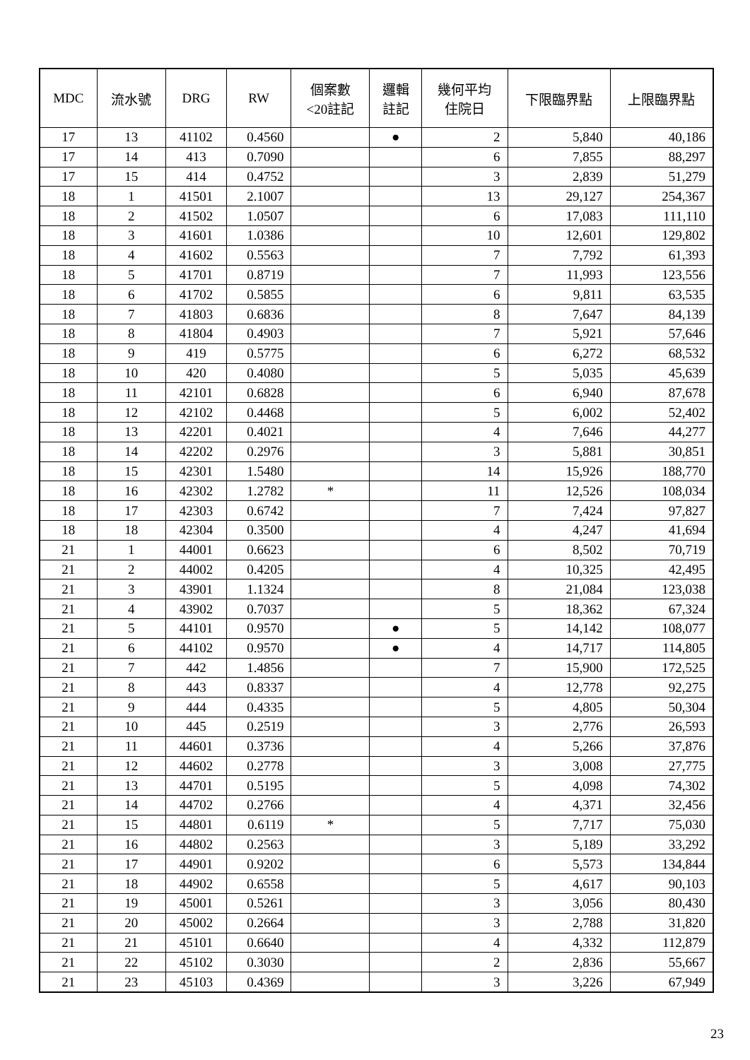| MDC | 流水號 | DRG | RW | 個案數 <20註記 | 邏輯 註記 | 幾何平均 住院日 | 下限臨界點 | 上限臨界點 |
| --- | --- | --- | --- | --- | --- | --- | --- | --- |
| 17 | 13 | 41102 | 0.4560 | | ● | 2 | 5,840 | 40,186 |
| 17 | 14 | 413 | 0.7090 | | | 6 | 7,855 | 88,297 |
| 17 | 15 | 414 | 0.4752 | | | 3 | 2,839 | 51,279 |
| 18 | 1 | 41501 | 2.1007 | | | 13 | 29,127 | 254,367 |
| 18 | 2 | 41502 | 1.0507 | | | 6 | 17,083 | 111,110 |
| 18 | 3 | 41601 | 1.0386 | | | 10 | 12,601 | 129,802 |
| 18 | 4 | 41602 | 0.5563 | | | 7 | 7,792 | 61,393 |
| 18 | 5 | 41701 | 0.8719 | | | 7 | 11,993 | 123,556 |
| 18 | 6 | 41702 | 0.5855 | | | 6 | 9,811 | 63,535 |
| 18 | 7 | 41803 | 0.6836 | | | 8 | 7,647 | 84,139 |
| 18 | 8 | 41804 | 0.4903 | | | 7 | 5,921 | 57,646 |
| 18 | 9 | 419 | 0.5775 | | | 6 | 6,272 | 68,532 |
| 18 | 10 | 420 | 0.4080 | | | 5 | 5,035 | 45,639 |
| 18 | 11 | 42101 | 0.6828 | | | 6 | 6,940 | 87,678 |
| 18 | 12 | 42102 | 0.4468 | | | 5 | 6,002 | 52,402 |
| 18 | 13 | 42201 | 0.4021 | | | 4 | 7,646 | 44,277 |
| 18 | 14 | 42202 | 0.2976 | | | 3 | 5,881 | 30,851 |
| 18 | 15 | 42301 | 1.5480 | | | 14 | 15,926 | 188,770 |
| 18 | 16 | 42302 | 1.2782 | * | | 11 | 12,526 | 108,034 |
| 18 | 17 | 42303 | 0.6742 | | | 7 | 7,424 | 97,827 |
| 18 | 18 | 42304 | 0.3500 | | | 4 | 4,247 | 41,694 |
| 21 | 1 | 44001 | 0.6623 | | | 6 | 8,502 | 70,719 |
| 21 | 2 | 44002 | 0.4205 | | | 4 | 10,325 | 42,495 |
| 21 | 3 | 43901 | 1.1324 | | | 8 | 21,084 | 123,038 |
| 21 | 4 | 43902 | 0.7037 | | | 5 | 18,362 | 67,324 |
| 21 | 5 | 44101 | 0.9570 | | ● | 5 | 14,142 | 108,077 |
| 21 | 6 | 44102 | 0.9570 | | ● | 4 | 14,717 | 114,805 |
| 21 | 7 | 442 | 1.4856 | | | 7 | 15,900 | 172,525 |
| 21 | 8 | 443 | 0.8337 | | | 4 | 12,778 | 92,275 |
| 21 | 9 | 444 | 0.4335 | | | 5 | 4,805 | 50,304 |
| 21 | 10 | 445 | 0.2519 | | | 3 | 2,776 | 26,593 |
| 21 | 11 | 44601 | 0.3736 | | | 4 | 5,266 | 37,876 |
| 21 | 12 | 44602 | 0.2778 | | | 3 | 3,008 | 27,775 |
| 21 | 13 | 44701 | 0.5195 | | | 5 | 4,098 | 74,302 |
| 21 | 14 | 44702 | 0.2766 | | | 4 | 4,371 | 32,456 |
| 21 | 15 | 44801 | 0.6119 | * | | 5 | 7,717 | 75,030 |
| 21 | 16 | 44802 | 0.2563 | | | 3 | 5,189 | 33,292 |
| 21 | 17 | 44901 | 0.9202 | | | 6 | 5,573 | 134,844 |
| 21 | 18 | 44902 | 0.6558 | | | 5 | 4,617 | 90,103 |
| 21 | 19 | 45001 | 0.5261 | | | 3 | 3,056 | 80,430 |
| 21 | 20 | 45002 | 0.2664 | | | 3 | 2,788 | 31,820 |
| 21 | 21 | 45101 | 0.6640 | | | 4 | 4,332 | 112,879 |
| 21 | 22 | 45102 | 0.3030 | | | 2 | 2,836 | 55,667 |
| 21 | 23 | 45103 | 0.4369 | | | 3 | 3,226 | 67,949 |
23